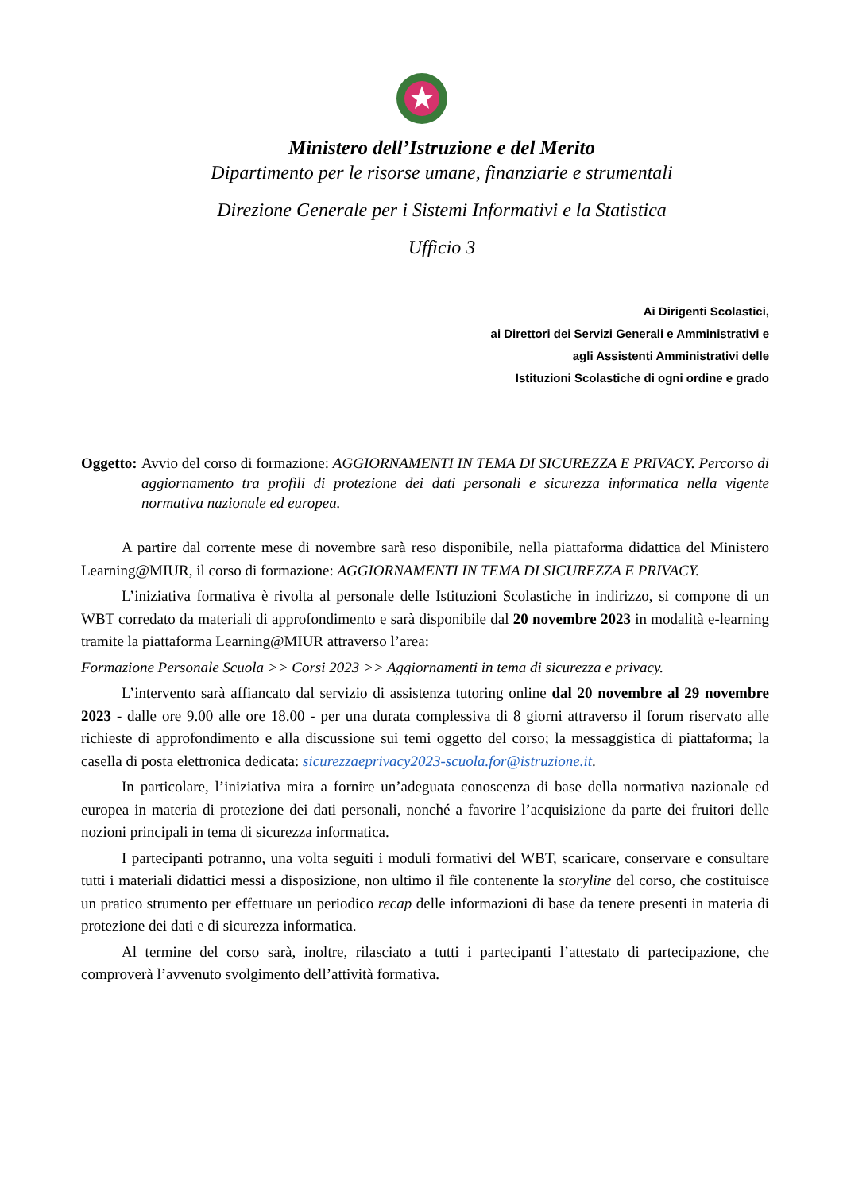Ministero dell’Istruzione e del Merito
Dipartimento per le risorse umane, finanziarie e strumentali
Direzione Generale per i Sistemi Informativi e la Statistica
Ufficio 3
Ai Dirigenti Scolastici,
ai Direttori dei Servizi Generali e Amministrativi e
agli Assistenti Amministrativi delle
Istituzioni Scolastiche di ogni ordine e grado
Oggetto: Avvio del corso di formazione: AGGIORNAMENTI IN TEMA DI SICUREZZA E PRIVACY. Percorso di aggiornamento tra profili di protezione dei dati personali e sicurezza informatica nella vigente normativa nazionale ed europea.
A partire dal corrente mese di novembre sarà reso disponibile, nella piattaforma didattica del Ministero Learning@MIUR, il corso di formazione: AGGIORNAMENTI IN TEMA DI SICUREZZA E PRIVACY.
L’iniziativa formativa è rivolta al personale delle Istituzioni Scolastiche in indirizzo, si compone di un WBT corredato da materiali di approfondimento e sarà disponibile dal 20 novembre 2023 in modalità e-learning tramite la piattaforma Learning@MIUR attraverso l’area:
Formazione Personale Scuola >> Corsi 2023 >> Aggiornamenti in tema di sicurezza e privacy.
L’intervento sarà affiancato dal servizio di assistenza tutoring online dal 20 novembre al 29 novembre 2023 - dalle ore 9.00 alle ore 18.00 - per una durata complessiva di 8 giorni attraverso il forum riservato alle richieste di approfondimento e alla discussione sui temi oggetto del corso; la messaggistica di piattaforma; la casella di posta elettronica dedicata: sicurezzaeprivacy2023-scuola.for@istruzione.it.
In particolare, l’iniziativa mira a fornire un’adeguata conoscenza di base della normativa nazionale ed europea in materia di protezione dei dati personali, nonché a favorire l’acquisizione da parte dei fruitori delle nozioni principali in tema di sicurezza informatica.
I partecipanti potranno, una volta seguiti i moduli formativi del WBT, scaricare, conservare e consultare tutti i materiali didattici messi a disposizione, non ultimo il file contenente la storyline del corso, che costituisce un pratico strumento per effettuare un periodico recap delle informazioni di base da tenere presenti in materia di protezione dei dati e di sicurezza informatica.
Al termine del corso sarà, inoltre, rilasciato a tutti i partecipanti l’attestato di partecipazione, che comproverà l’avvenuto svolgimento dell’attività formativa.